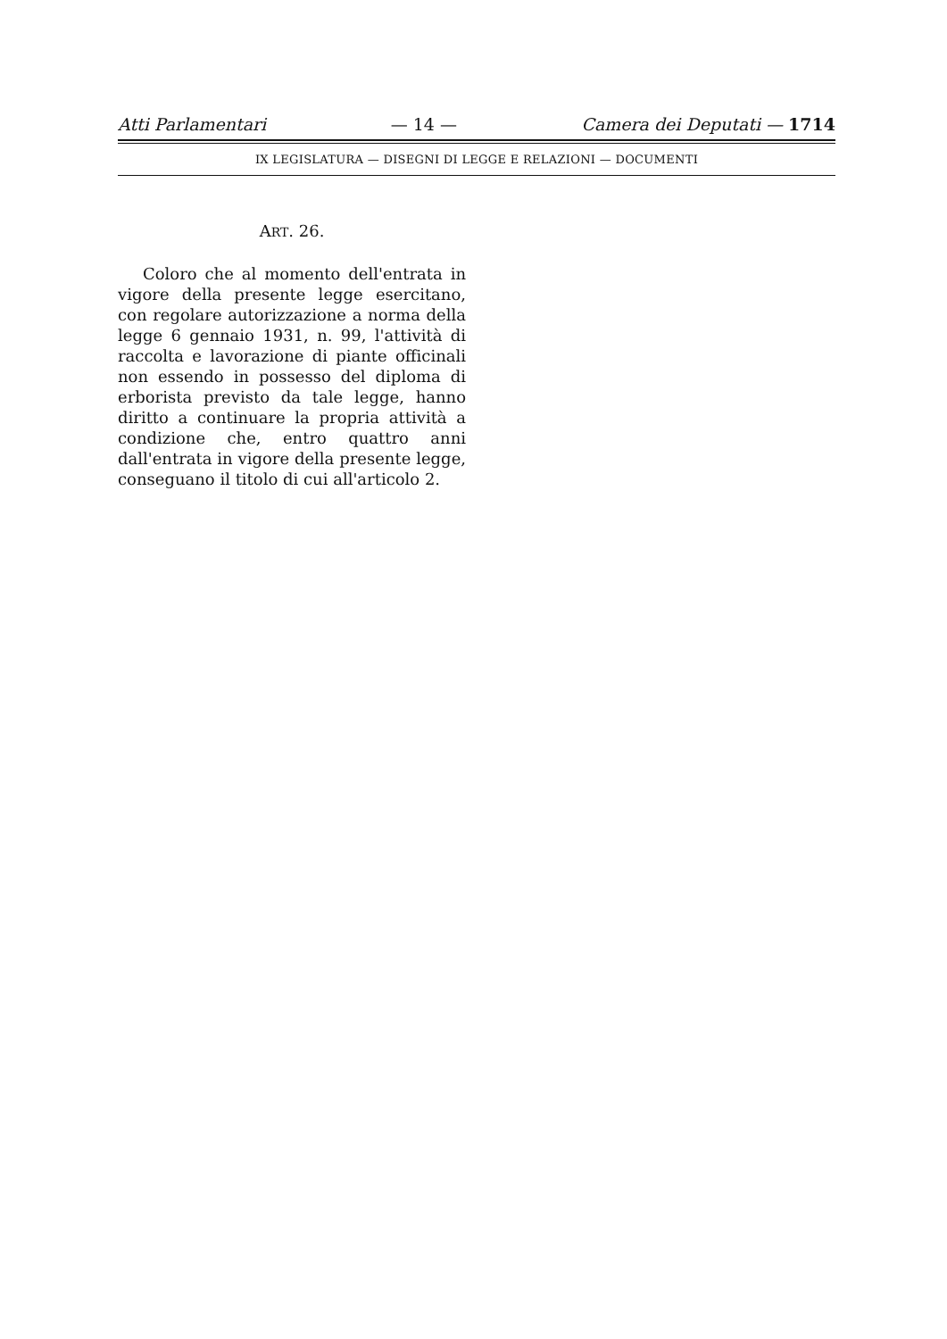Atti Parlamentari — 14 — Camera dei Deputati — 1714
IX LEGISLATURA — DISEGNI DI LEGGE E RELAZIONI — DOCUMENTI
ART. 26.
Coloro che al momento dell'entrata in vigore della presente legge esercitano, con regolare autorizzazione a norma della legge 6 gennaio 1931, n. 99, l'attività di raccolta e lavorazione di piante officinali non essendo in possesso del diploma di erborista previsto da tale legge, hanno diritto a continuare la propria attività a condizione che, entro quattro anni dall'entrata in vigore della presente legge, conseguano il titolo di cui all'articolo 2.